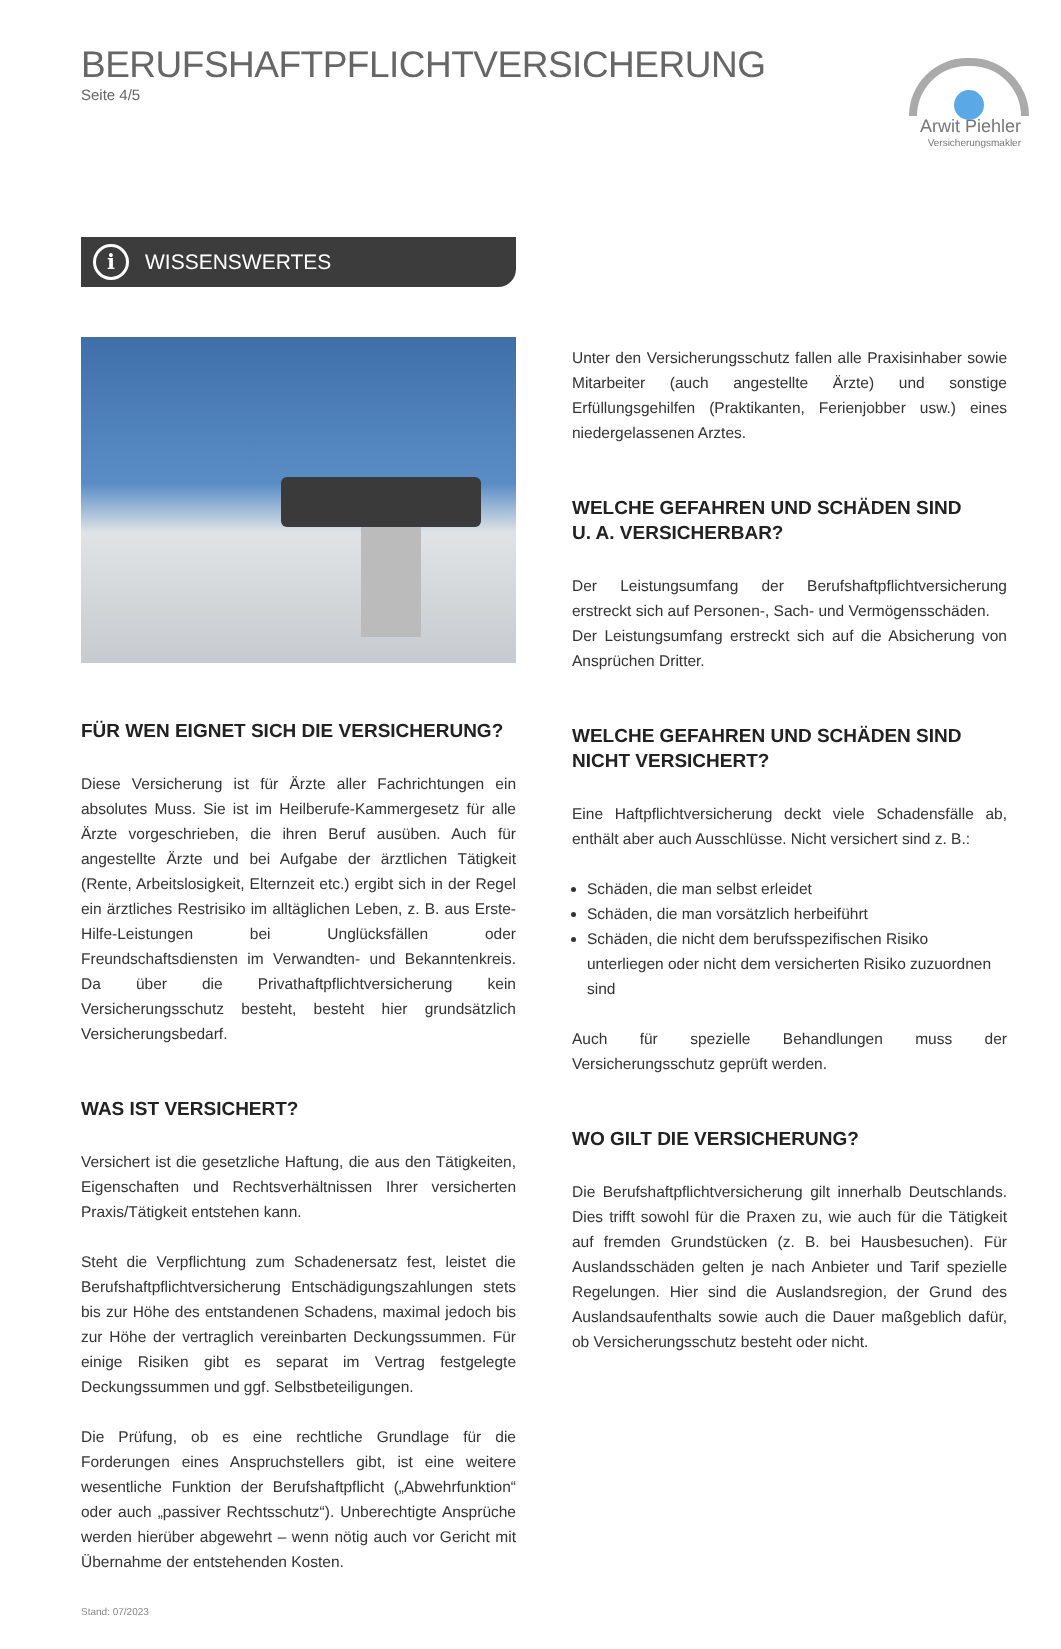BERUFSHAFTPFLICHTVERSICHERUNG
Seite 4/5
Arwit Piehler
Versicherungsmakler
i WISSENSWERTES
FÜR WEN EIGNET SICH DIE VERSICHERUNG?
Diese Versicherung ist für Ärzte aller Fachrichtungen ein absolutes Muss. Sie ist im Heilberufe-Kammergesetz für alle Ärzte vorgeschrieben, die ihren Beruf ausüben. Auch für angestellte Ärzte und bei Aufgabe der ärztlichen Tätigkeit (Rente, Arbeitslosigkeit, Elternzeit etc.) ergibt sich in der Regel ein ärztliches Restrisiko im alltäglichen Leben, z. B. aus Erste-Hilfe-Leistungen bei Unglücksfällen oder Freundschaftsdiensten im Verwandten- und Bekanntenkreis. Da über die Privathaftpflichtversicherung kein Versicherungsschutz besteht, besteht hier grundsätzlich Versicherungsbedarf.
WAS IST VERSICHERT?
Versichert ist die gesetzliche Haftung, die aus den Tätigkeiten, Eigenschaften und Rechtsverhältnissen Ihrer versicherten Praxis/Tätigkeit entstehen kann.
Steht die Verpflichtung zum Schadenersatz fest, leistet die Berufshaftpflichtversicherung Entschädigungszahlungen stets bis zur Höhe des entstandenen Schadens, maximal jedoch bis zur Höhe der vertraglich vereinbarten Deckungssummen. Für einige Risiken gibt es separat im Vertrag festgelegte Deckungssummen und ggf. Selbstbeteiligungen.
Die Prüfung, ob es eine rechtliche Grundlage für die Forderungen eines Anspruchstellers gibt, ist eine weitere wesentliche Funktion der Berufshaftpflicht („Abwehrfunktion“ oder auch „passiver Rechtsschutz“). Unberechtigte Ansprüche werden hierüber abgewehrt – wenn nötig auch vor Gericht mit Übernahme der entstehenden Kosten.
Stand: 07/2023
Unter den Versicherungsschutz fallen alle Praxisinhaber sowie Mitarbeiter (auch angestellte Ärzte) und sonstige Erfüllungsgehilfen (Praktikanten, Ferienjobber usw.) eines niedergelassenen Arztes.
WELCHE GEFAHREN UND SCHÄDEN SIND
U. A. VERSICHERBAR?
Der Leistungsumfang der Berufshaftpflichtversicherung erstreckt sich auf Personen-, Sach- und Vermögensschäden.
Der Leistungsumfang erstreckt sich auf die Absicherung von Ansprüchen Dritter.
WELCHE GEFAHREN UND SCHÄDEN SIND NICHT VERSICHERT?
Eine Haftpflichtversicherung deckt viele Schadensfälle ab, enthält aber auch Ausschlüsse. Nicht versichert sind z. B.:
Schäden, die man selbst erleidet
Schäden, die man vorsätzlich herbeiführt
Schäden, die nicht dem berufsspezifischen Risiko unterliegen oder nicht dem versicherten Risiko zuzuordnen sind
Auch für spezielle Behandlungen muss der Versicherungsschutz geprüft werden.
WO GILT DIE VERSICHERUNG?
Die Berufshaftpflichtversicherung gilt innerhalb Deutschlands. Dies trifft sowohl für die Praxen zu, wie auch für die Tätigkeit auf fremden Grundstücken (z. B. bei Hausbesuchen). Für Auslandsschäden gelten je nach Anbieter und Tarif spezielle Regelungen. Hier sind die Auslandsregion, der Grund des Auslandsaufenthalts sowie auch die Dauer maßgeblich dafür, ob Versicherungsschutz besteht oder nicht.